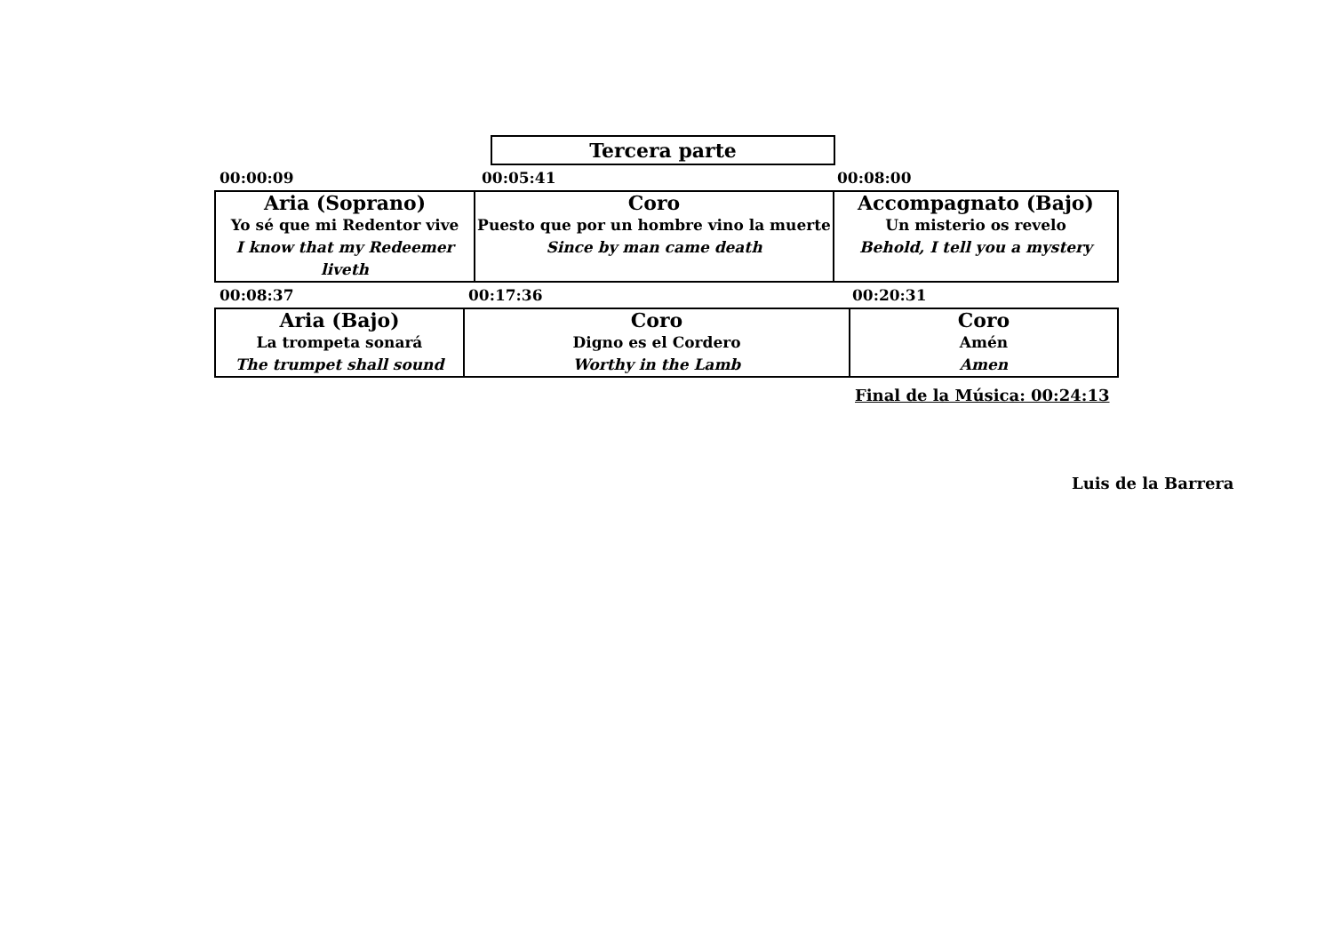Tercera parte
00:00:09 00:05:41 00:08:00
Aria (Soprano)
Yo sé que mi Redentor vive
I know that my Redeemer liveth
Coro
Puesto que por un hombre vino la muerte
Since by man came death
Accompagnato (Bajo)
Un misterio os revelo
Behold, I tell you a mystery
00:08:37 00:17:36 00:20:31
Aria (Bajo)
La trompeta sonará
The trumpet shall sound
Coro
Digno es el Cordero
Worthy in the Lamb
Coro
Amén
Amen
Final de la Música: 00:24:13
Luis de la Barrera